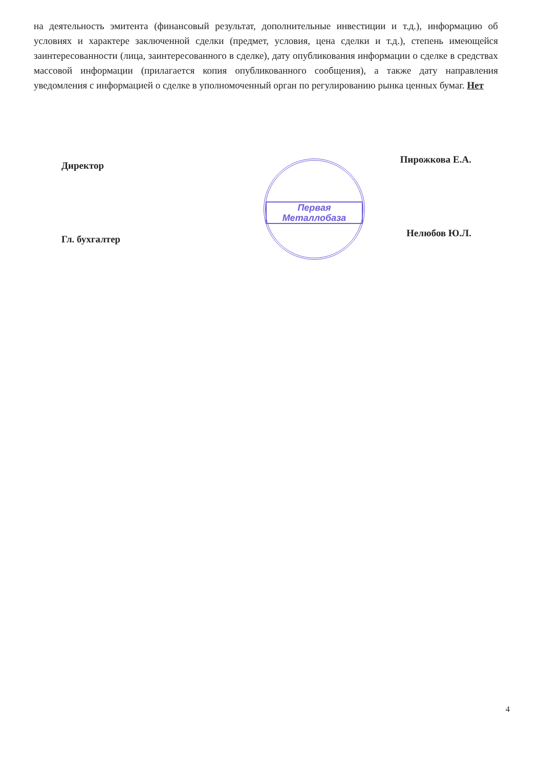на деятельность эмитента (финансовый результат, дополнительные инвестиции и т.д.), информацию об условиях и характере заключенной сделки (предмет, условия, цена сделки и т.д.), степень имеющейся заинтересованности (лица, заинтересованного в сделке), дату опубликования информации о сделке в средствах массовой информации (прилагается копия опубликованного сообщения), а также дату направления уведомления с информацией о сделке в уполномоченный орган по регулированию рынка ценных бумаг. Нет
Директор Пирожкова Е.А.
Гл. бухгалтер Нелюбов Ю.Л.
Первая
Металлобаза
4